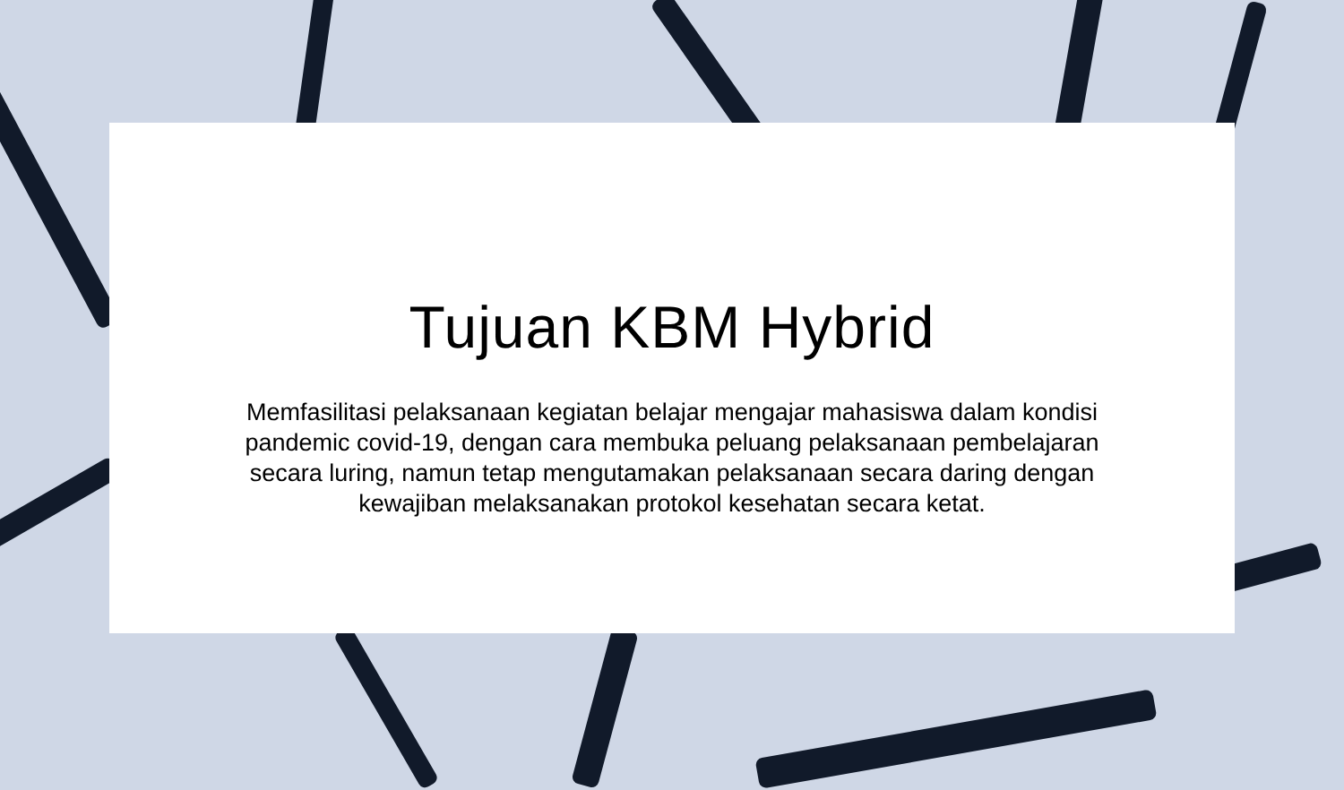Tujuan KBM Hybrid
Memfasilitasi pelaksanaan kegiatan belajar mengajar mahasiswa dalam kondisi pandemic covid-19, dengan cara membuka peluang pelaksanaan pembelajaran secara luring, namun tetap mengutamakan pelaksanaan secara daring dengan kewajiban melaksanakan protokol kesehatan secara ketat.